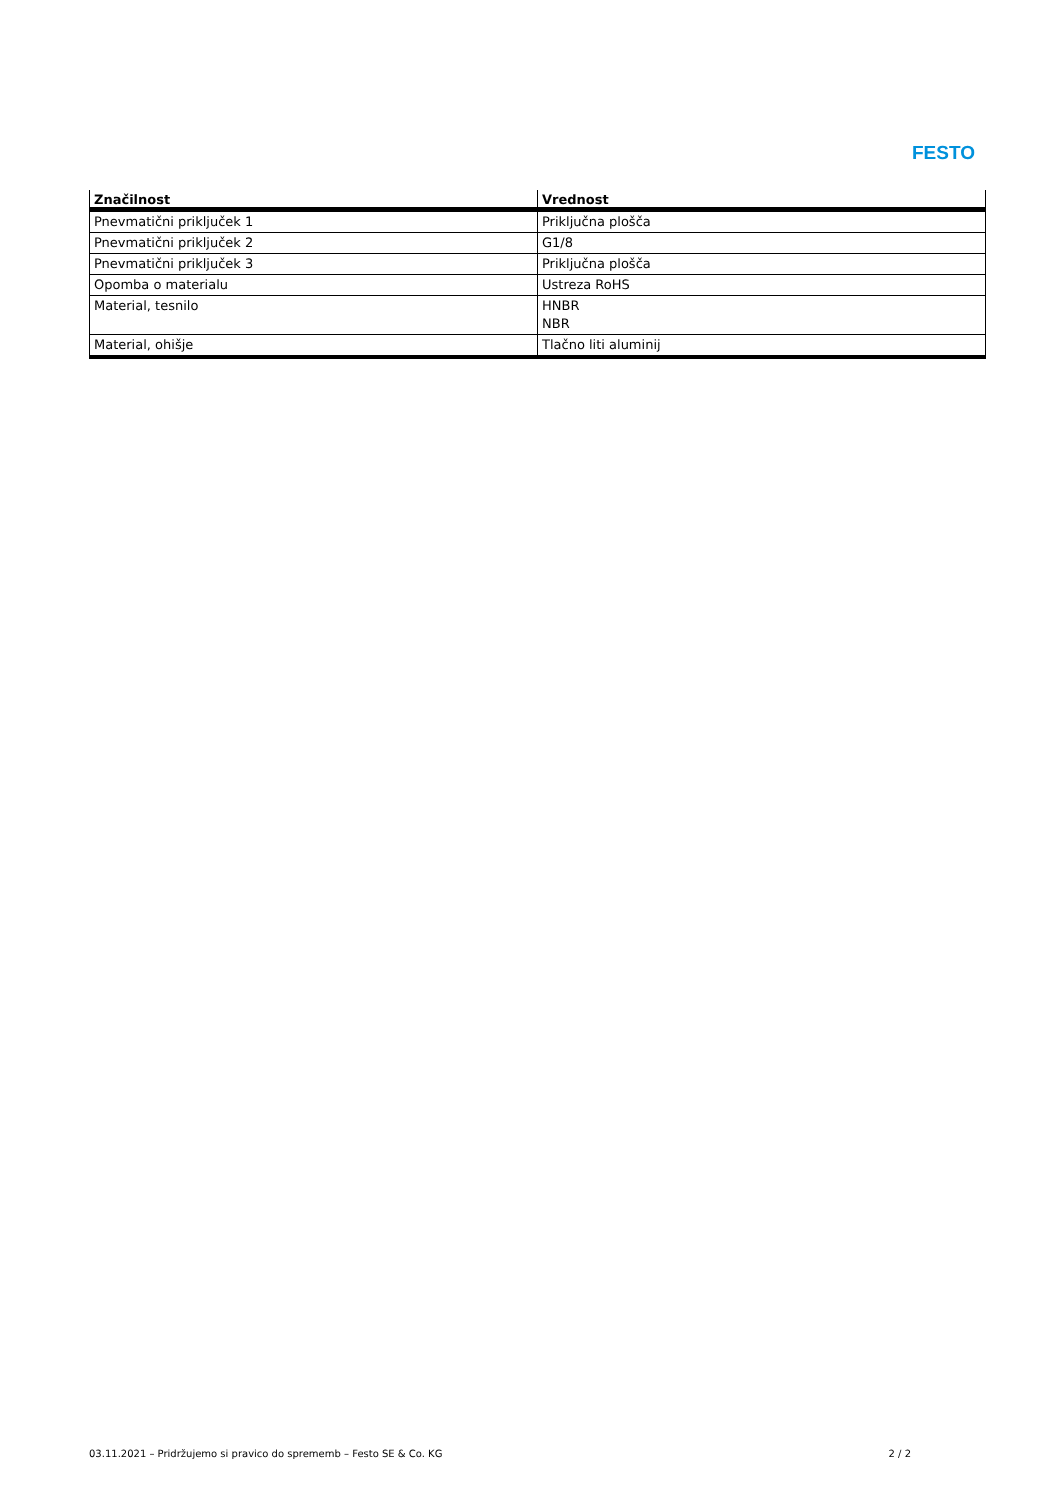FESTO
| Značilnost | Vrednost |
| --- | --- |
| Pnevmatični priključek 1 | Priključna plošča |
| Pnevmatični priključek 2 | G1/8 |
| Pnevmatični priključek 3 | Priključna plošča |
| Opomba o materialu | Ustreza RoHS |
| Material, tesnilo | HNBR NBR |
| Material, ohišje | Tlačno liti aluminij |
03.11.2021 – Pridržujemo si pravico do sprememb – Festo SE & Co. KG 2 / 2